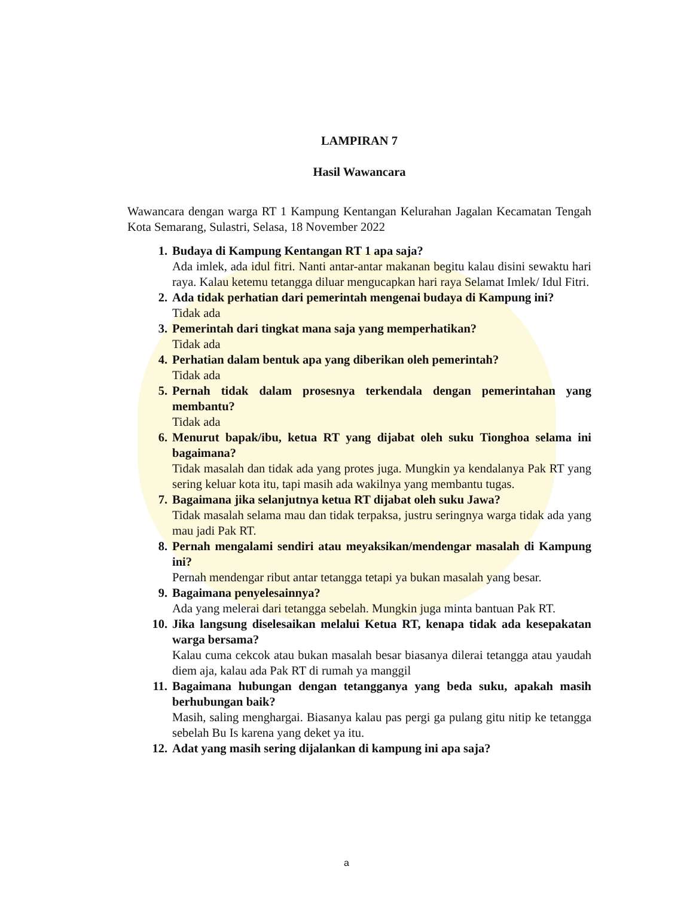LAMPIRAN 7
Hasil Wawancara
Wawancara dengan warga RT 1 Kampung Kentangan Kelurahan Jagalan Kecamatan Tengah Kota Semarang, Sulastri, Selasa, 18 November 2022
1. Budaya di Kampung Kentangan RT 1 apa saja?
Ada imlek, ada idul fitri. Nanti antar-antar makanan begitu kalau disini sewaktu hari raya. Kalau ketemu tetangga diluar mengucapkan hari raya Selamat Imlek/ Idul Fitri.
2. Ada tidak perhatian dari pemerintah mengenai budaya di Kampung ini?
Tidak ada
3. Pemerintah dari tingkat mana saja yang memperhatikan?
Tidak ada
4. Perhatian dalam bentuk apa yang diberikan oleh pemerintah?
Tidak ada
5. Pernah tidak dalam prosesnya terkendala dengan pemerintahan yang membantu?
Tidak ada
6. Menurut bapak/ibu, ketua RT yang dijabat oleh suku Tionghoa selama ini bagaimana?
Tidak masalah dan tidak ada yang protes juga. Mungkin ya kendalanya Pak RT yang sering keluar kota itu, tapi masih ada wakilnya yang membantu tugas.
7. Bagaimana jika selanjutnya ketua RT dijabat oleh suku Jawa?
Tidak masalah selama mau dan tidak terpaksa, justru seringnya warga tidak ada yang mau jadi Pak RT.
8. Pernah mengalami sendiri atau meyaksikan/mendengar masalah di Kampung ini?
Pernah mendengar ribut antar tetangga tetapi ya bukan masalah yang besar.
9. Bagaimana penyelesainnya?
Ada yang melerai dari tetangga sebelah. Mungkin juga minta bantuan Pak RT.
10.
Jika langsung diselesaikan melalui Ketua RT, kenapa tidak ada kesepakatan warga bersama?
Kalau cuma cekcok atau bukan masalah besar biasanya dilerai tetangga atau yaudah diem aja, kalau ada Pak RT di rumah ya manggil
11.
Bagaimana hubungan dengan tetangganya yang beda suku, apakah masih berhubungan baik?
Masih, saling menghargai. Biasanya kalau pas pergi ga pulang gitu nitip ke tetangga sebelah Bu Is karena yang deket ya itu.
12.
Adat yang masih sering dijalankan di kampung ini apa saja?
a